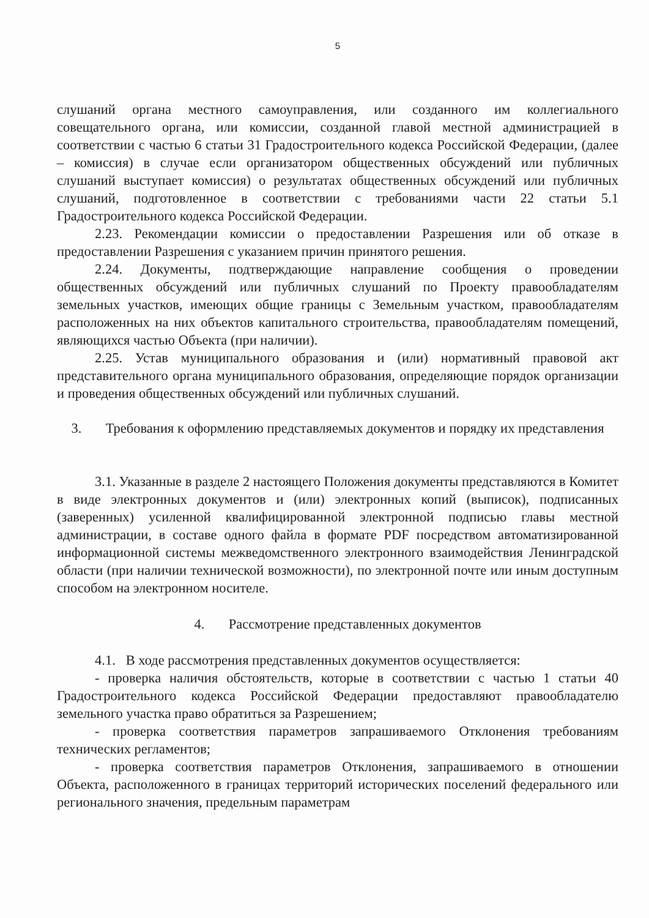5
слушаний органа местного самоуправления, или созданного им коллегиального совещательного органа, или комиссии, созданной главой местной администрацией в соответствии с частью 6 статьи 31 Градостроительного кодекса Российской Федерации, (далее – комиссия) в случае если организатором общественных обсуждений или публичных слушаний выступает комиссия) о результатах общественных обсуждений или публичных слушаний, подготовленное в соответствии с требованиями части 22 статьи 5.1 Градостроительного кодекса Российской Федерации.
2.23. Рекомендации комиссии о предоставлении Разрешения или об отказе в предоставлении Разрешения с указанием причин принятого решения.
2.24. Документы, подтверждающие направление сообщения о проведении общественных обсуждений или публичных слушаний по Проекту правообладателям земельных участков, имеющих общие границы с Земельным участком, правообладателям расположенных на них объектов капитального строительства, правообладателям помещений, являющихся частью Объекта (при наличии).
2.25. Устав муниципального образования и (или) нормативный правовой акт представительного органа муниципального образования, определяющие порядок организации и проведения общественных обсуждений или публичных слушаний.
3. Требования к оформлению представляемых документов и порядку их представления
3.1. Указанные в разделе 2 настоящего Положения документы представляются в Комитет в виде электронных документов и (или) электронных копий (выписок), подписанных (заверенных) усиленной квалифицированной электронной подписью главы местной администрации, в составе одного файла в формате PDF посредством автоматизированной информационной системы межведомственного электронного взаимодействия Ленинградской области (при наличии технической возможности), по электронной почте или иным доступным способом на электронном носителе.
4. Рассмотрение представленных документов
4.1. В ходе рассмотрения представленных документов осуществляется:
- проверка наличия обстоятельств, которые в соответствии с частью 1 статьи 40 Градостроительного кодекса Российской Федерации предоставляют правообладателю земельного участка право обратиться за Разрешением;
- проверка соответствия параметров запрашиваемого Отклонения требованиям технических регламентов;
- проверка соответствия параметров Отклонения, запрашиваемого в отношении Объекта, расположенного в границах территорий исторических поселений федерального или регионального значения, предельным параметрам